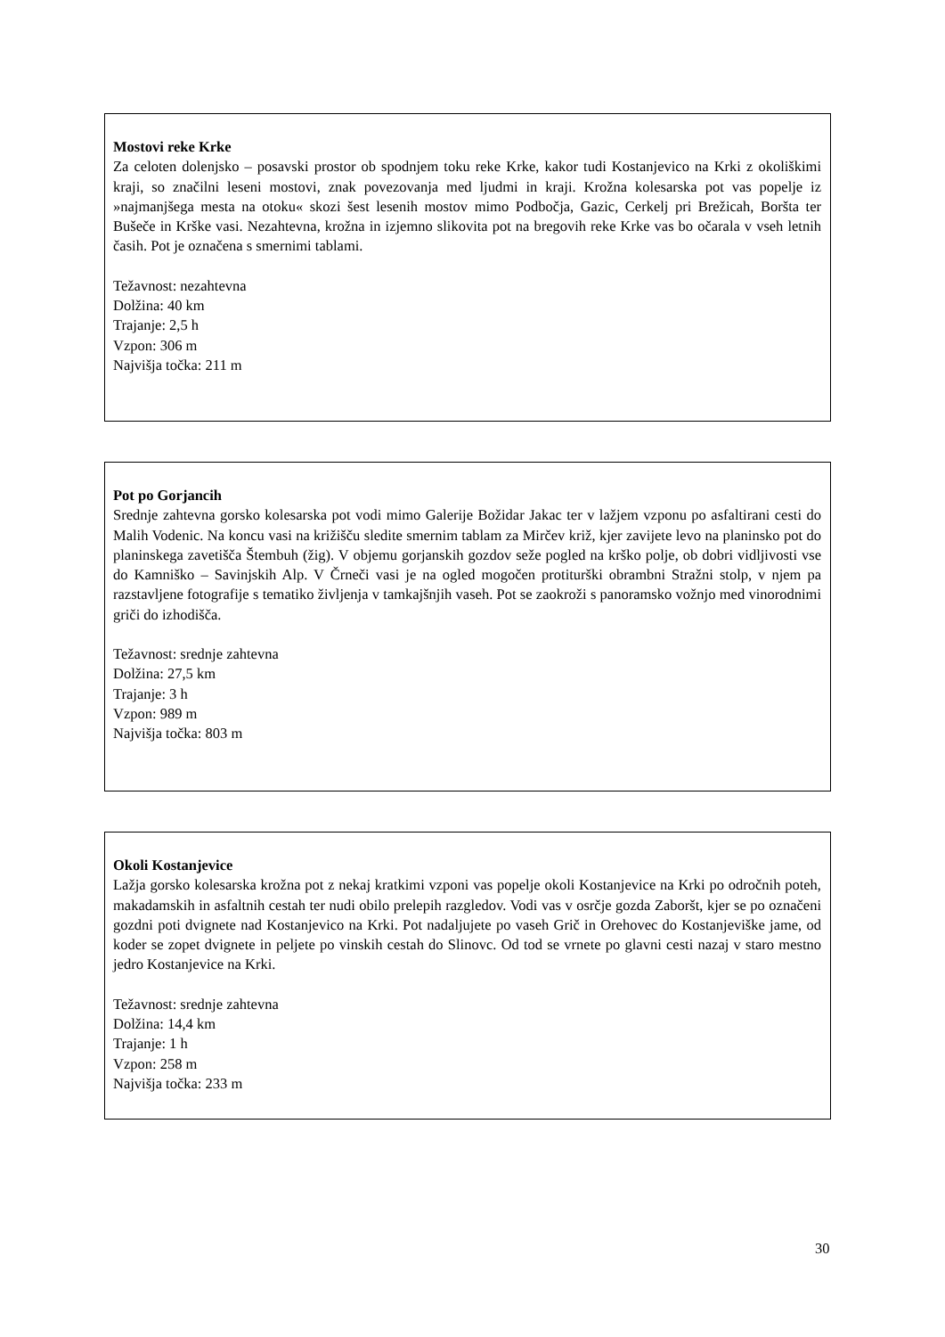Mostovi reke Krke
Za celoten dolenjsko – posavski prostor ob spodnjem toku reke Krke, kakor tudi Kostanjevico na Krki z okoliškimi kraji, so značilni leseni mostovi, znak povezovanja med ljudmi in kraji. Krožna kolesarska pot vas popelje iz »najmanjšega mesta na otoku« skozi šest lesenih mostov mimo Podbočja, Gazic, Cerkelj pri Brežicah, Boršta ter Bušeče in Krške vasi. Nezahtevna, krožna in izjemno slikovita pot na bregovih reke Krke vas bo očarala v vseh letnih časih. Pot je označena s smernimi tablami.
Težavnost: nezahtevna
Dolžina: 40 km
Trajanje: 2,5 h
Vzpon: 306 m
Najvišja točka: 211 m
Pot po Gorjancih
Srednje zahtevna gorsko kolesarska pot vodi mimo Galerije Božidar Jakac ter v lažjem vzponu po asfaltirani cesti do Malih Vodenic. Na koncu vasi na križišču sledite smernim tablam za Mirčev križ, kjer zavijete levo na planinsko pot do planinskega zavetišča Štembuh (žig). V objemu gorjanskih gozdov seže pogled na krško polje, ob dobri vidljivosti vse do Kamniško – Savinjskih Alp. V Črneči vasi je na ogled mogočen protiturški obrambni Stražni stolp, v njem pa razstavljene fotografije s tematiko življenja v tamkajšnjih vaseh. Pot se zaokroži s panoramsko vožnjo med vinorodnimi griči do izhodišča.
Težavnost: srednje zahtevna
Dolžina: 27,5 km
Trajanje: 3 h
Vzpon: 989 m
Najvišja točka: 803 m
Okoli Kostanjevice
Lažja gorsko kolesarska krožna pot z nekaj kratkimi vzponi vas popelje okoli Kostanjevice na Krki po odročnih poteh, makadamskih in asfaltnih cestah ter nudi obilo prelepih razgledov. Vodi vas v osrčje gozda Zaboršt, kjer se po označeni gozdni poti dvignete nad Kostanjevico na Krki. Pot nadaljujete po vaseh Grič in Orehovec do Kostanjeviške jame, od koder se zopet dvignete in peljete po vinskih cestah do Slinovc. Od tod se vrnete po glavni cesti nazaj v staro mestno jedro Kostanjevice na Krki.
Težavnost: srednje zahtevna
Dolžina: 14,4 km
Trajanje: 1 h
Vzpon: 258 m
Najvišja točka: 233 m
30